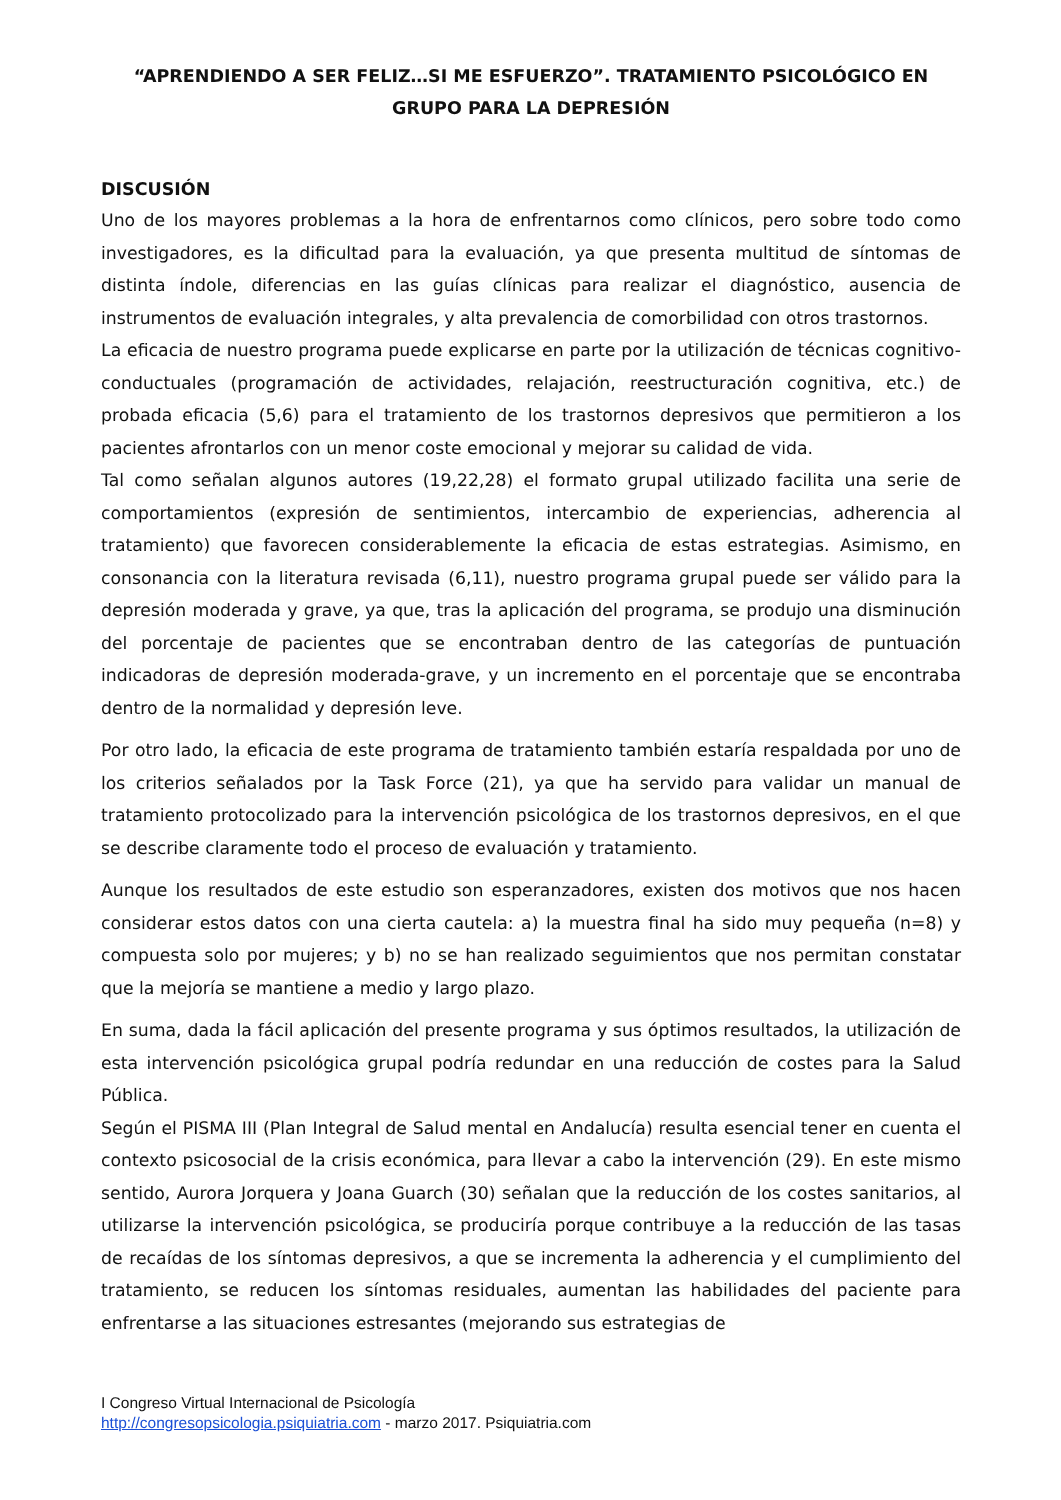“APRENDIENDO A SER FELIZ…SI ME ESFUERZO”. TRATAMIENTO PSICOLÓGICO EN GRUPO PARA LA DEPRESIÓN
DISCUSIÓN
Uno de los mayores problemas a la hora de enfrentarnos como clínicos, pero sobre todo como investigadores, es la dificultad para la evaluación, ya que presenta multitud de síntomas de distinta índole, diferencias en las guías clínicas para realizar el diagnóstico, ausencia de instrumentos de evaluación integrales, y alta prevalencia de comorbilidad con otros trastornos.
La eficacia de nuestro programa puede explicarse en parte por la utilización de técnicas cognitivo-conductuales (programación de actividades, relajación, reestructuración cognitiva, etc.) de probada eficacia (5,6) para el tratamiento de los trastornos depresivos que permitieron a los pacientes afrontarlos con un menor coste emocional y mejorar su calidad de vida.
Tal como señalan algunos autores (19,22,28) el formato grupal utilizado facilita una serie de comportamientos (expresión de sentimientos, intercambio de experiencias, adherencia al tratamiento) que favorecen considerablemente la eficacia de estas estrategias. Asimismo, en consonancia con la literatura revisada (6,11), nuestro programa grupal puede ser válido para la depresión moderada y grave, ya que, tras la aplicación del programa, se produjo una disminución del porcentaje de pacientes que se encontraban dentro de las categorías de puntuación indicadoras de depresión moderada-grave, y un incremento en el porcentaje que se encontraba dentro de la normalidad y depresión leve.
Por otro lado, la eficacia de este programa de tratamiento también estaría respaldada por uno de los criterios señalados por la Task Force (21), ya que ha servido para validar un manual de tratamiento protocolizado para la intervención psicológica de los trastornos depresivos, en el que se describe claramente todo el proceso de evaluación y tratamiento.
Aunque los resultados de este estudio son esperanzadores, existen dos motivos que nos hacen considerar estos datos con una cierta cautela: a) la muestra final ha sido muy pequeña (n=8) y compuesta solo por mujeres; y b) no se han realizado seguimientos que nos permitan constatar que la mejoría se mantiene a medio y largo plazo.
En suma, dada la fácil aplicación del presente programa y sus óptimos resultados, la utilización de esta intervención psicológica grupal podría redundar en una reducción de costes para la Salud Pública.
Según el PISMA III (Plan Integral de Salud mental en Andalucía) resulta esencial tener en cuenta el contexto psicosocial de la crisis económica, para llevar a cabo la intervención (29). En este mismo sentido, Aurora Jorquera y Joana Guarch (30) señalan que la reducción de los costes sanitarios, al utilizarse la intervención psicológica, se produciría porque contribuye a la reducción de las tasas de recaídas de los síntomas depresivos, a que se incrementa la adherencia y el cumplimiento del tratamiento, se reducen los síntomas residuales, aumentan las habilidades del paciente para enfrentarse a las situaciones estresantes (mejorando sus estrategias de
I Congreso Virtual Internacional de Psicología
http://congresopsicologia.psiquiatria.com - marzo 2017. Psiquiatria.com